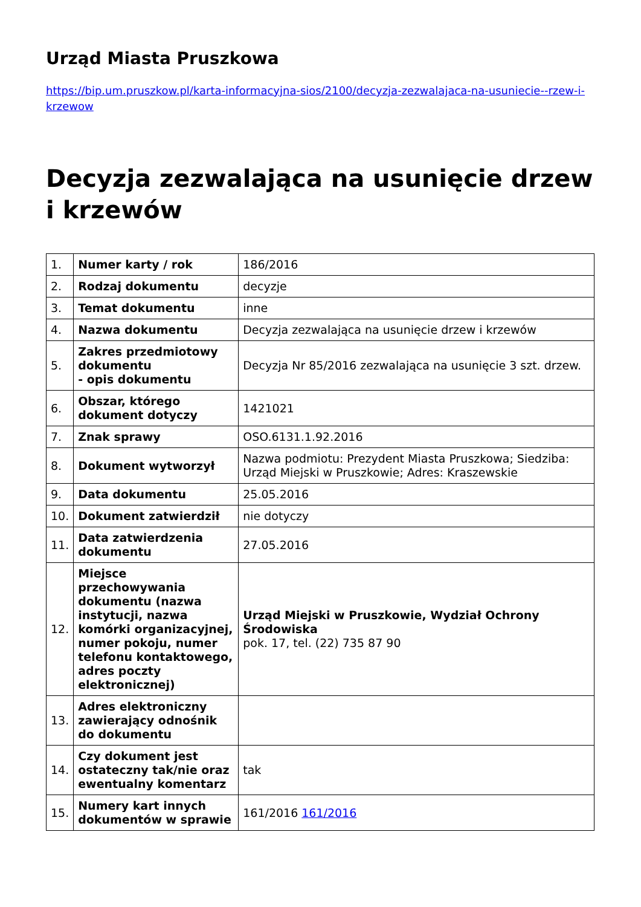Urząd Miasta Pruszkowa
https://bip.um.pruszkow.pl/karta-informacyjna-sios/2100/decyzja-zezwalajaca-na-usuniecie--rzew-i-krzewow
Decyzja zezwalająca na usunięcie drzew i krzewów
| 1. | Numer karty / rok | 186/2016 |
| 2. | Rodzaj dokumentu | decyzje |
| 3. | Temat dokumentu | inne |
| 4. | Nazwa dokumentu | Decyzja zezwalająca na usunięcie drzew i krzewów |
| 5. | Zakres przedmiotowy dokumentu - opis dokumentu | Decyzja Nr 85/2016 zezwalająca na usunięcie 3 szt. drzew. |
| 6. | Obszar, którego dokument dotyczy | 1421021 |
| 7. | Znak sprawy | OSO.6131.1.92.2016 |
| 8. | Dokument wytworzył | Nazwa podmiotu: Prezydent Miasta Pruszkowa; Siedziba: Urząd Miejski w Pruszkowie; Adres: Kraszewskie |
| 9. | Data dokumentu | 25.05.2016 |
| 10. | Dokument zatwierdził | nie dotyczy |
| 11. | Data zatwierdzenia dokumentu | 27.05.2016 |
| 12. | Miejsce przechowywania dokumentu (nazwa instytucji, nazwa komórki organizacyjnej, numer pokoju, numer telefonu kontaktowego, adres poczty elektronicznej) | Urząd Miejski w Pruszkowie, Wydział Ochrony Środowiska pok. 17, tel. (22) 735 87 90 |
| 13. | Adres elektroniczny zawierający odnośnik do dokumentu | |
| 14. | Czy dokument jest ostateczny tak/nie oraz ewentualny komentarz | tak |
| 15. | Numery kart innych dokumentów w sprawie | 161/2016 161/2016 |